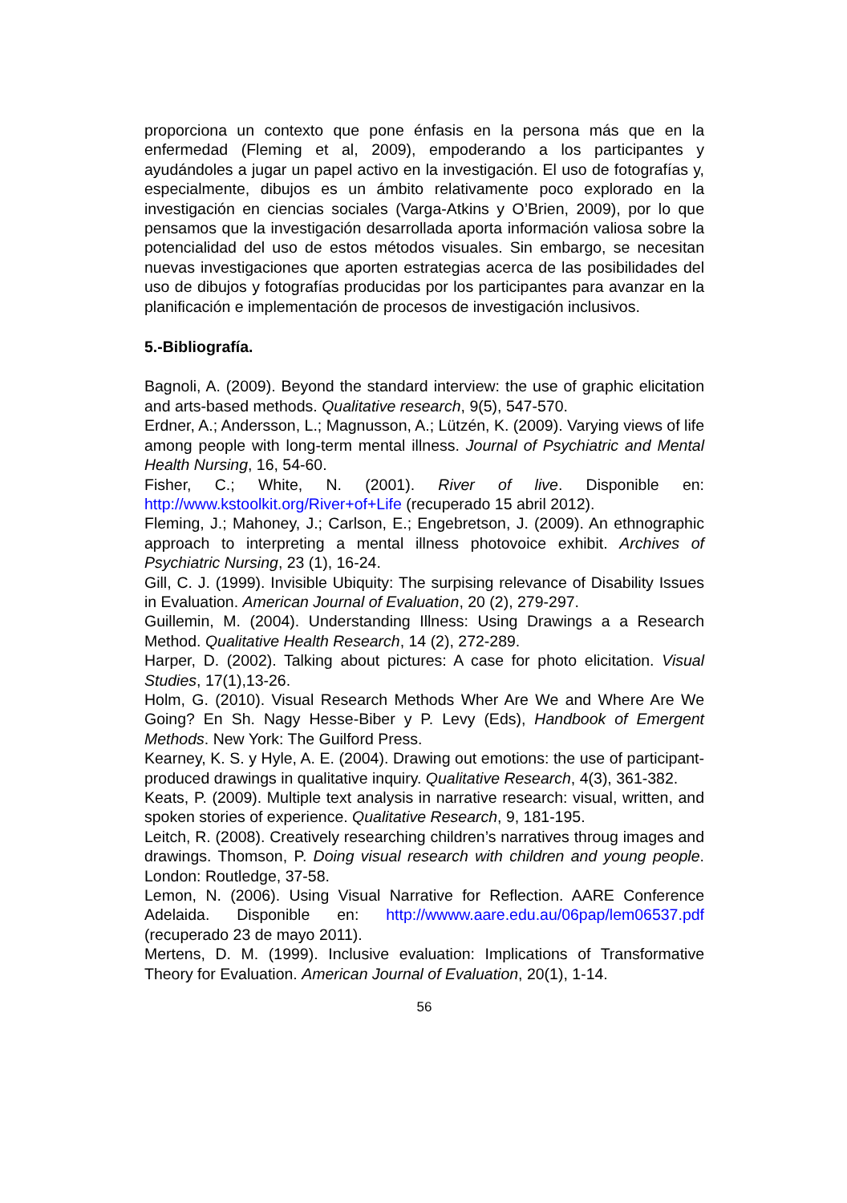proporciona un contexto que pone énfasis en la persona más que en la enfermedad (Fleming et al, 2009), empoderando a los participantes y ayudándoles a jugar un papel activo en la investigación. El uso de fotografías y, especialmente, dibujos es un ámbito relativamente poco explorado en la investigación en ciencias sociales (Varga-Atkins y O’Brien, 2009), por lo que pensamos que la investigación desarrollada aporta información valiosa sobre la potencialidad del uso de estos métodos visuales. Sin embargo, se necesitan nuevas investigaciones que aporten estrategias acerca de las posibilidades del uso de dibujos y fotografías producidas por los participantes para avanzar en la planificación e implementación de procesos de investigación inclusivos.
5.-Bibliografía.
Bagnoli, A. (2009). Beyond the standard interview: the use of graphic elicitation and arts-based methods. Qualitative research, 9(5), 547-570.
Erdner, A.; Andersson, L.; Magnusson, A.; Lützén, K. (2009). Varying views of life among people with long-term mental illness. Journal of Psychiatric and Mental Health Nursing, 16, 54-60.
Fisher, C.; White, N. (2001). River of live. Disponible en: http://www.kstoolkit.org/River+of+Life (recuperado 15 abril 2012).
Fleming, J.; Mahoney, J.; Carlson, E.; Engebretson, J. (2009). An ethnographic approach to interpreting a mental illness photovoice exhibit. Archives of Psychiatric Nursing, 23 (1), 16-24.
Gill, C. J. (1999). Invisible Ubiquity: The surpising relevance of Disability Issues in Evaluation. American Journal of Evaluation, 20 (2), 279-297.
Guillemin, M. (2004). Understanding Illness: Using Drawings a a Research Method. Qualitative Health Research, 14 (2), 272-289.
Harper, D. (2002). Talking about pictures: A case for photo elicitation. Visual Studies, 17(1),13-26.
Holm, G. (2010). Visual Research Methods Wher Are We and Where Are We Going? En Sh. Nagy Hesse-Biber y P. Levy (Eds), Handbook of Emergent Methods. New York: The Guilford Press.
Kearney, K. S. y Hyle, A. E. (2004). Drawing out emotions: the use of participant-produced drawings in qualitative inquiry. Qualitative Research, 4(3), 361-382.
Keats, P. (2009). Multiple text analysis in narrative research: visual, written, and spoken stories of experience. Qualitative Research, 9, 181-195.
Leitch, R. (2008). Creatively researching children’s narratives throug images and drawings. Thomson, P. Doing visual research with children and young people. London: Routledge, 37-58.
Lemon, N. (2006). Using Visual Narrative for Reflection. AARE Conference Adelaida. Disponible en: http://wwww.aare.edu.au/06pap/lem06537.pdf (recuperado 23 de mayo 2011).
Mertens, D. M. (1999). Inclusive evaluation: Implications of Transformative Theory for Evaluation. American Journal of Evaluation, 20(1), 1-14.
56